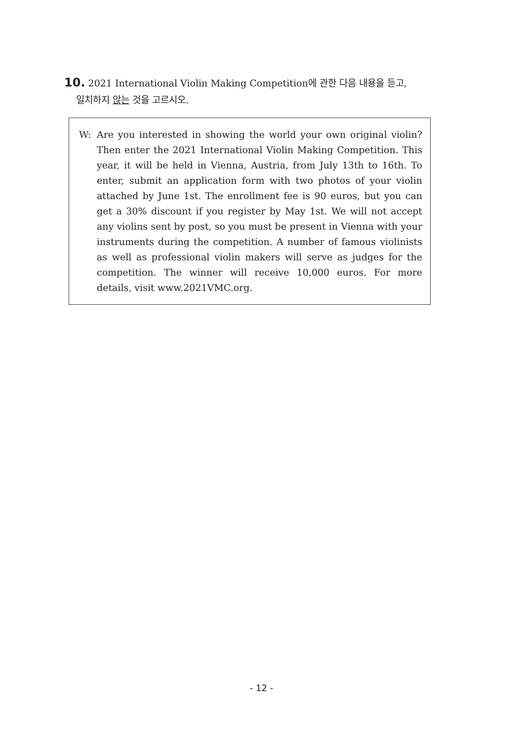10. 2021 International Violin Making Competition에 관한 다음 내용을 듣고,
일치하지 않는 것을 고르시오.
W: Are you interested in showing the world your own original violin? Then enter the 2021 International Violin Making Competition. This year, it will be held in Vienna, Austria, from July 13th to 16th. To enter, submit an application form with two photos of your violin attached by June 1st. The enrollment fee is 90 euros, but you can get a 30% discount if you register by May 1st. We will not accept any violins sent by post, so you must be present in Vienna with your instruments during the competition. A number of famous violinists as well as professional violin makers will serve as judges for the competition. The winner will receive 10,000 euros. For more details, visit www.2021VMC.org.
- 12 -